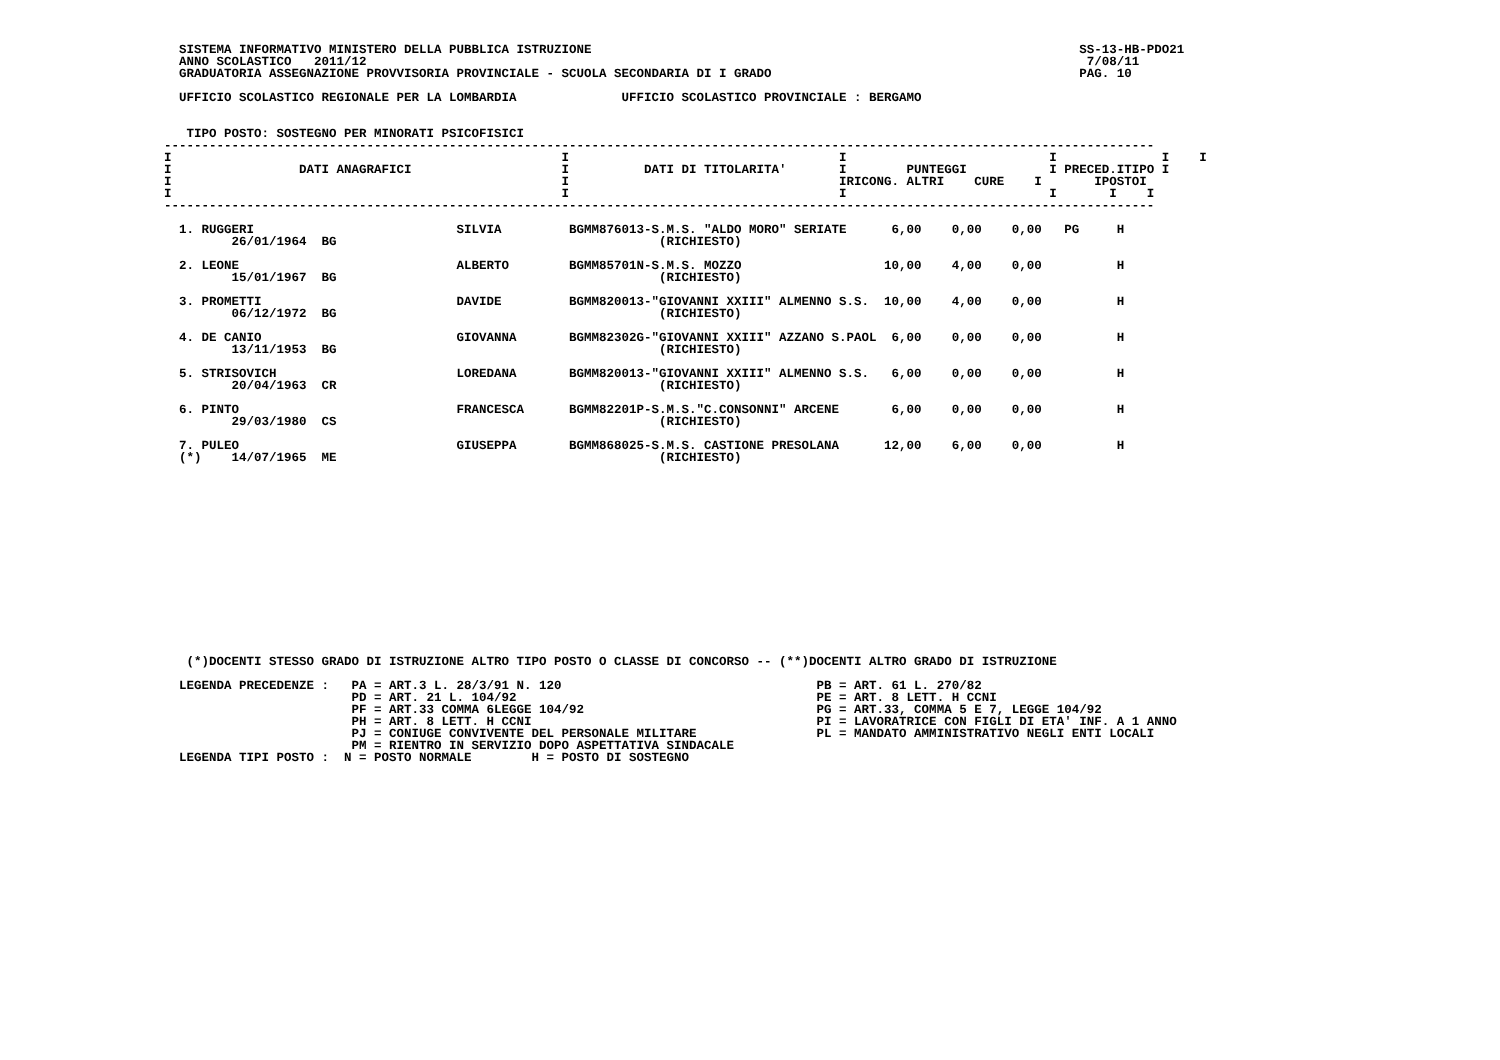SISTEMA INFORMATIVO MINISTERO DELLA PUBBLICA ISTRUZIONE                                                                 SS-13-HB-PDO21
  ANNO SCOLASTICO   2011/12                                                                                                7/08/11
  GRADUATORIA ASSEGNAZIONE PROVVISORIA PROVINCIALE - SCUOLA SECONDARIA DI I GRADO                                         PAG. 10

  UFFICIO SCOLASTICO REGIONALE PER LA LOMBARDIA              UFFICIO SCOLASTICO PROVINCIALE : BERGAMO


   TIPO POSTO: SOSTEGNO PER MINORATI PSICOFISICI
------------------------------------------------------------------------------------------------------------------------------------
I                                                    I                                    I                           I              I    I
I                 DATI ANAGRAFICI                    I          DATI DI TITOLARITA'       I        PUNTEGGI           I PRECED.ITIPO I
I                                                    I                                    IRICONG. ALTRI    CURE    I       IPOSTOI
I                                                    I                                    I                           I       I    I
------------------------------------------------------------------------------------------------------------------------------------

  1. RUGGERI                           SILVIA         BGMM876013-S.M.S. "ALDO MORO" SERIATE      6,00    0,00    0,00   PG     H
         26/01/1964  BG                                           (RICHIESTO)

  2. LEONE                             ALBERTO        BGMM85701N-S.M.S. MOZZO                   10,00    4,00    0,00          H
         15/01/1967  BG                                           (RICHIESTO)

  3. PROMETTI                          DAVIDE         BGMM820013-"GIOVANNI XXIII" ALMENNO S.S.  10,00    4,00    0,00          H
         06/12/1972  BG                                           (RICHIESTO)

  4. DE CANIO                          GIOVANNA       BGMM82302G-"GIOVANNI XXIII" AZZANO S.PAOL  6,00    0,00    0,00          H
         13/11/1953  BG                                           (RICHIESTO)

  5. STRISOVICH                        LOREDANA       BGMM820013-"GIOVANNI XXIII" ALMENNO S.S.   6,00    0,00    0,00          H
         20/04/1963  CR                                           (RICHIESTO)

  6. PINTO                             FRANCESCA      BGMM82201P-S.M.S."C.CONSONNI" ARCENE       6,00    0,00    0,00          H
         29/03/1980  CS                                           (RICHIESTO)

  7. PULEO                             GIUSEPPA       BGMM868025-S.M.S. CASTIONE PRESOLANA      12,00    6,00    0,00          H
  (*)    14/07/1965  ME                                           (RICHIESTO)
















   (*)DOCENTI STESSO GRADO DI ISTRUZIONE ALTRO TIPO POSTO O CLASSE DI CONCORSO -- (**)DOCENTI ALTRO GRADO DI ISTRUZIONE

  LEGENDA PRECEDENZE :   PA = ART.3 L. 28/3/91 N. 120                                  PB = ART. 61 L. 270/82
                         PD = ART. 21 L. 104/92                                        PE = ART. 8 LETT. H CCNI
                         PF = ART.33 COMMA 6LEGGE 104/92                               PG = ART.33, COMMA 5 E 7, LEGGE 104/92
                         PH = ART. 8 LETT. H CCNI                                      PI = LAVORATRICE CON FIGLI DI ETA' INF. A 1 ANNO
                         PJ = CONIUGE CONVIVENTE DEL PERSONALE MILITARE                PL = MANDATO AMMINISTRATIVO NEGLI ENTI LOCALI
                         PM = RIENTRO IN SERVIZIO DOPO ASPETTATIVA SINDACALE
  LEGENDA TIPI POSTO :  N = POSTO NORMALE        H = POSTO DI SOSTEGNO